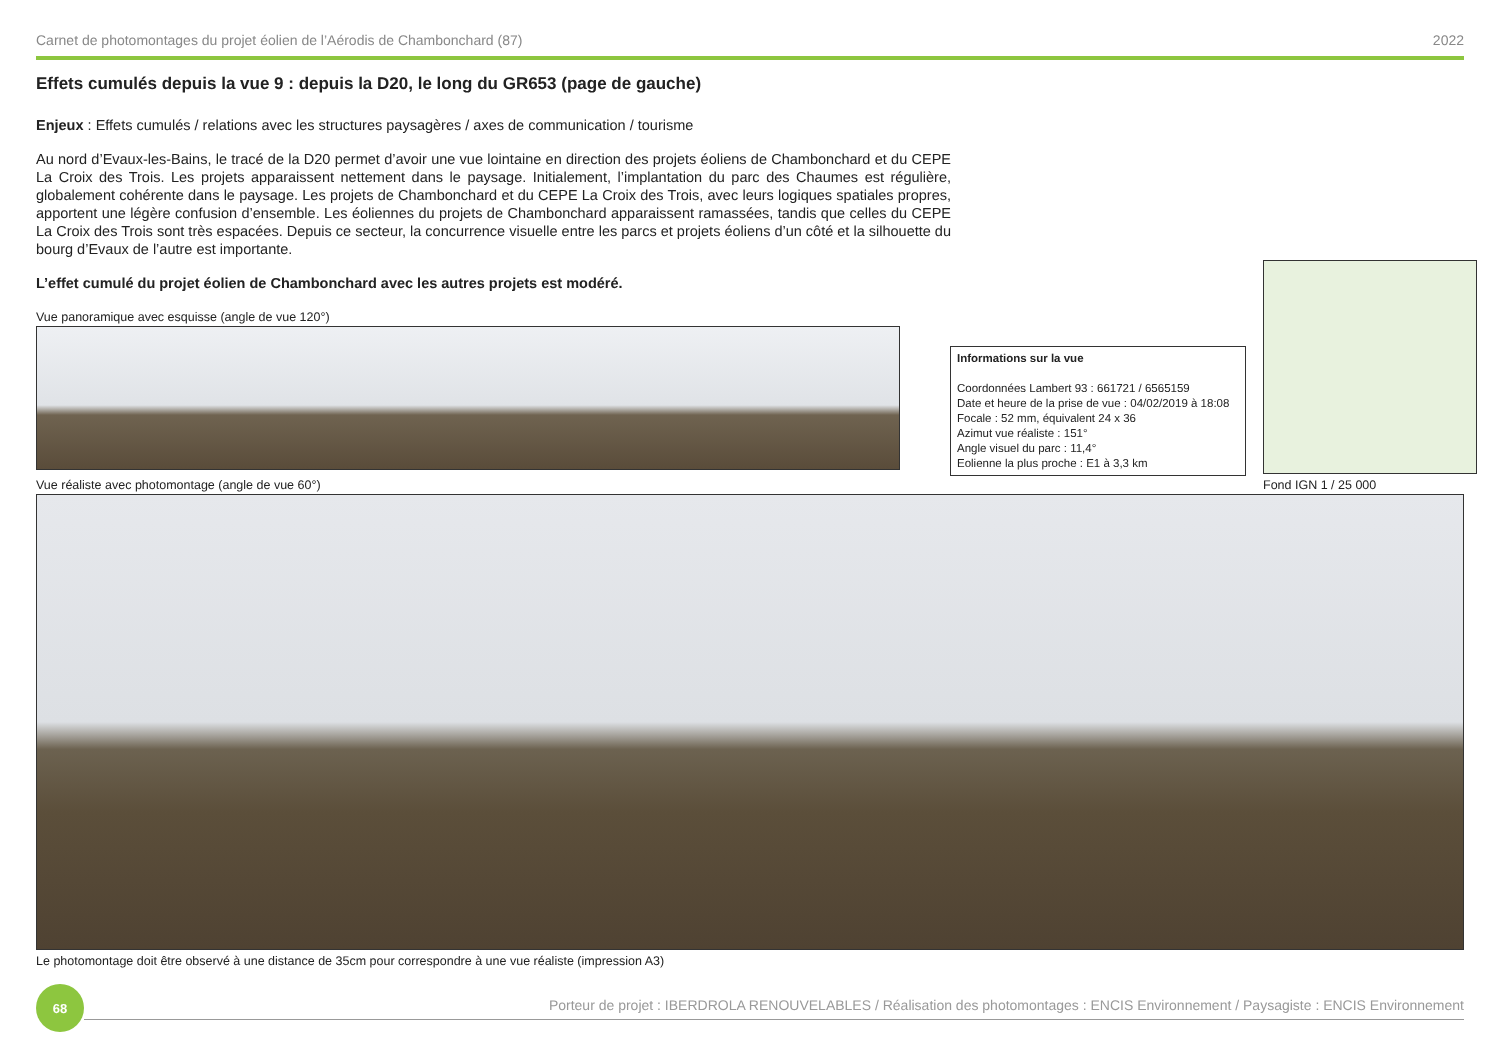Carnet de photomontages du projet éolien de l’Aérodis de Chambonchard (87) 2022
Effets cumulés depuis la vue 9 : depuis la D20, le long du GR653 (page de gauche)
Enjeux : Effets cumulés / relations avec les structures paysagères / axes de communication / tourisme
Au nord d’Evaux-les-Bains, le tracé de la D20 permet d’avoir une vue lointaine en direction des projets éoliens de Chambonchard et du CEPE La Croix des Trois. Les projets apparaissent nettement dans le paysage. Initialement, l’implantation du parc des Chaumes est régulière, globalement cohérente dans le paysage. Les projets de Chambonchard et du CEPE La Croix des Trois, avec leurs logiques spatiales propres, apportent une légère confusion d’ensemble. Les éoliennes du projets de Chambonchard apparaissent ramassées, tandis que celles du CEPE La Croix des Trois sont très espacées. Depuis ce secteur, la concurrence visuelle entre les parcs et projets éoliens d’un côté et la silhouette du bourg d’Evaux de l’autre est importante.
L’effet cumulé du projet éolien de Chambonchard avec les autres projets est modéré.
Vue panoramique avec esquisse (angle de vue 120°)
Vue réaliste avec photomontage (angle de vue 60°)
Le photomontage doit être observé à une distance de 35cm pour correspondre à une vue réaliste (impression A3)
Informations sur la vue
Coordonnées Lambert 93 : 661721 / 6565159
Date et heure de la prise de vue : 04/02/2019 à 18:08
Focale : 52 mm, équivalent 24 x 36
Azimut vue réaliste : 151°
Angle visuel du parc : 11,4°
Eolienne la plus proche : E1 à 3,3 km
Fond IGN 1 / 25 000
68
Porteur de projet : IBERDROLA RENOUVELABLES / Réalisation des photomontages : ENCIS Environnement / Paysagiste : ENCIS Environnement